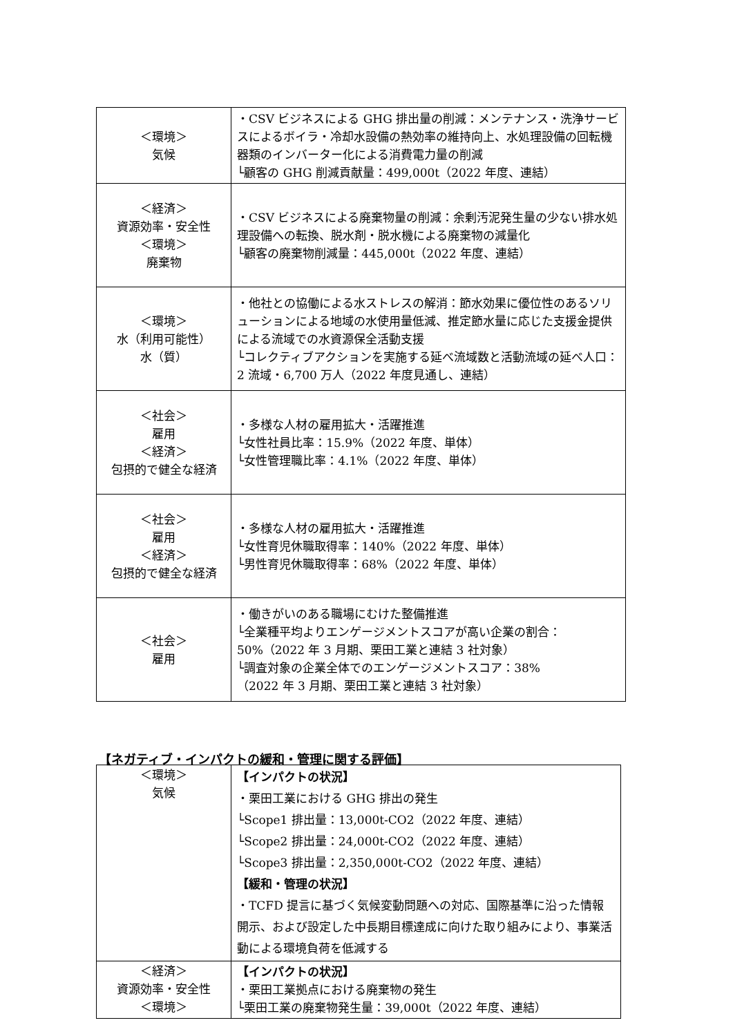| ＜環境＞ 気候 | ・CSV ビジネスによる GHG 排出量の削減：メンテナンス・洗浄サービスによるボイラ・冷却水設備の熱効率の維持向上、水処理設備の回転機器類のインバーター化による消費電力量の削減 └顧客の GHG 削減貢献量：499,000t（2022 年度、連結） |
| ＜経済＞ 資源効率・安全性 ＜環境＞ 廃棄物 | ・CSV ビジネスによる廃棄物量の削減：余剰汚泥発生量の少ない排水処理設備への転換、脱水剤・脱水機による廃棄物の減量化 └顧客の廃棄物削減量：445,000t（2022 年度、連結） |
| ＜環境＞ 水（利用可能性） 水（質） | ・他社との協働による水ストレスの解消：節水効果に優位性のあるソリューションによる地域の水使用量低減、推定節水量に応じた支援金提供による流域での水資源保全活動支援 └コレクティブアクションを実施する延べ流域数と活動流域の延べ人口：2 流域・6,700 万人（2022 年度見通し、連結） |
| ＜社会＞ 雇用 ＜経済＞ 包摂的で健全な経済 | ・多様な人材の雇用拡大・活躍推進 └女性社員比率：15.9%（2022 年度、単体） └女性管理職比率：4.1%（2022 年度、単体） |
| ＜社会＞ 雇用 ＜経済＞ 包摂的で健全な経済 | ・多様な人材の雇用拡大・活躍推進 └女性育児休職取得率：140%（2022 年度、単体） └男性育児休職取得率：68%（2022 年度、単体） |
| ＜社会＞ 雇用 | ・働きがいのある職場にむけた整備推進 └全業種平均よりエンゲージメントスコアが高い企業の割合：50%（2022 年 3 月期、栗田工業と連結 3 社対象） └調査対象の企業全体でのエンゲージメントスコア：38% （2022 年 3 月期、栗田工業と連結 3 社対象） |
【ネガティブ・インパクトの緩和・管理に関する評価】
| ＜環境＞ 気候 | 【インパクトの状況】 ・栗田工業における GHG 排出の発生 └Scope1 排出量：13,000t-CO2（2022 年度、連結） └Scope2 排出量：24,000t-CO2（2022 年度、連結） └Scope3 排出量：2,350,000t-CO2（2022 年度、連結） 【緩和・管理の状況】 ・TCFD 提言に基づく気候変動問題への対応、国際基準に沿った情報開示、および設定した中長期目標達成に向けた取り組みにより、事業活動による環境負荷を低減する |
| ＜経済＞ 資源効率・安全性 ＜環境＞ | 【インパクトの状況】 ・栗田工業拠点における廃棄物の発生 └栗田工業の廃棄物発生量：39,000t（2022 年度、連結） |